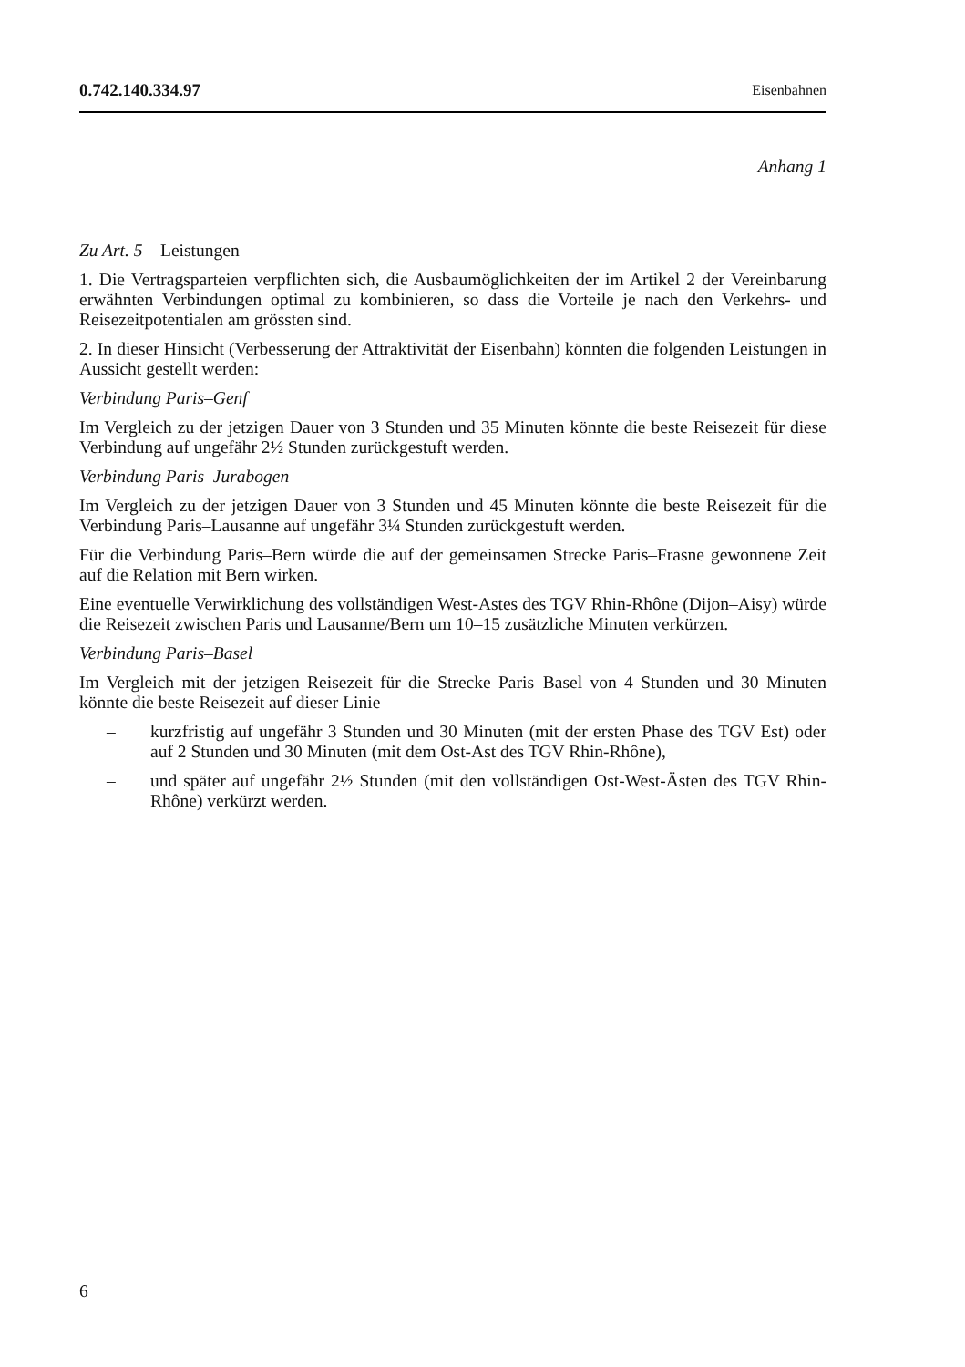0.742.140.334.97 Eisenbahnen
Anhang 1
Zu Art. 5 Leistungen
1. Die Vertragsparteien verpflichten sich, die Ausbaumöglichkeiten der im Artikel 2 der Vereinbarung erwähnten Verbindungen optimal zu kombinieren, so dass die Vorteile je nach den Verkehrs- und Reisezeitpotentialen am grössten sind.
2. In dieser Hinsicht (Verbesserung der Attraktivität der Eisenbahn) könnten die folgenden Leistungen in Aussicht gestellt werden:
Verbindung Paris–Genf
Im Vergleich zu der jetzigen Dauer von 3 Stunden und 35 Minuten könnte die beste Reisezeit für diese Verbindung auf ungefähr 2½ Stunden zurückgestuft werden.
Verbindung Paris–Jurabogen
Im Vergleich zu der jetzigen Dauer von 3 Stunden und 45 Minuten könnte die beste Reisezeit für die Verbindung Paris–Lausanne auf ungefähr 3¼ Stunden zurückge­stuft werden.
Für die Verbindung Paris–Bern würde die auf der gemeinsamen Strecke Paris–Frasne gewonnene Zeit auf die Relation mit Bern wirken.
Eine eventuelle Verwirklichung des vollständigen West-Astes des TGV Rhin-Rhône (Dijon–Aisy) würde die Reisezeit zwischen Paris und Lausanne/Bern um 10–15 zusätzliche Minuten verkürzen.
Verbindung Paris–Basel
Im Vergleich mit der jetzigen Reisezeit für die Strecke Paris–Basel von 4 Stunden und 30 Minuten könnte die beste Reisezeit auf dieser Linie
– kurzfristig auf ungefähr 3 Stunden und 30 Minuten (mit der ersten Phase des TGV Est) oder auf 2 Stunden und 30 Minuten (mit dem Ost-Ast des TGV Rhin-Rhône),
– und später auf ungefähr 2½ Stunden (mit den vollständigen Ost-West-Ästen des TGV Rhin-Rhône) verkürzt werden.
6